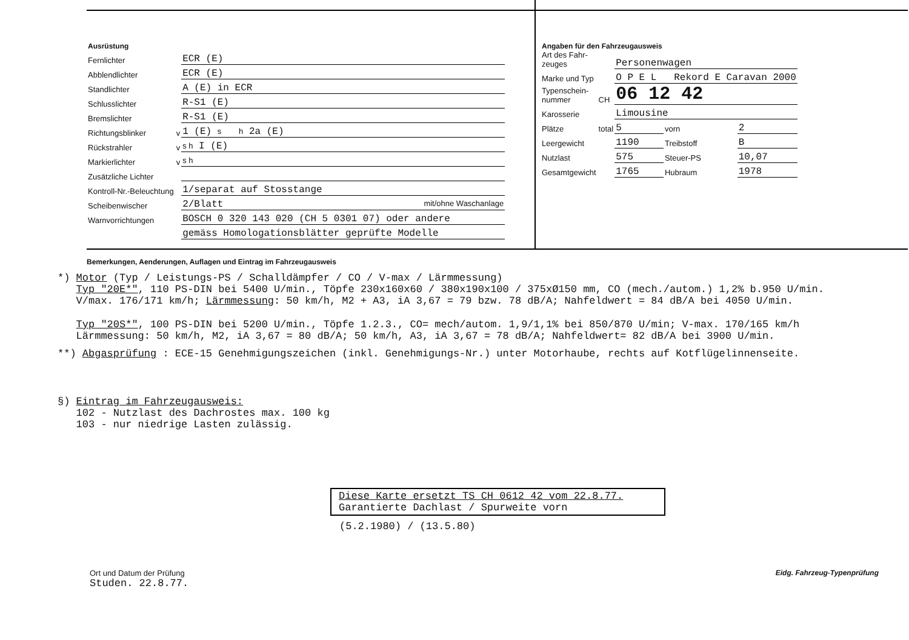| Ausrüstung | | |
| Fernlichter | | ECR (E) |
| Abblendlichter | | ECR (E) |
| Standlichter | | A (E) in ECR |
| Schlusslichter | | R-S1 (E) |
| Bremslichter | | R-S1 (E) |
| Richtungsblinker | v | 1 (E) s h 2a (E) |
| Rückstrahler | v | s h I (E) |
| Markierlichter | v | s h |
| Zusätzliche Lichter | | |
| Kontroll-Nr.-Beleuchtung | | 1/separat auf Stosstange |
| Scheibenwischer | | 2/Blatt mit/ohne Waschanlage |
| Warnvorrichtungen | | BOSCH 0 320 143 020 (CH 5 0301 07) oder andere |
| | | gemäss Homologationsblätter geprüfte Modelle |
| Angaben für den Fahrzeugausweis | | | | |
| Art des Fahr- zeuges | | Personenwagen | | |
| Marke und Typ | | O P E L Rekord E Caravan 2000 | | |
| Typenschein- nummer | CH | 06 12 42 | | |
| Karosserie | | Limousine | | |
| Plätze | total | 5 | vorn | 2 |
| Leergewicht | | 1190 | Treibstoff | B |
| Nutzlast | | 575 | Steuer-PS | 10,07 |
| Gesamtgewicht | | 1765 | Hubraum | 1978 |
Bemerkungen, Aenderungen, Auflagen und Eintrag im Fahrzeugausweis
*) Motor (Typ / Leistungs-PS / Schalldämpfer / CO / V-max / Lärmmessung)
Typ "20E*", 110 PS-DIN bei 5400 U/min., Töpfe 230x160x60 / 380x190x100 / 375xØ150 mm, CO (mech./autom.) 1,2% b.950 U/min.
V/max. 176/171 km/h; Lärmmessung: 50 km/h, M2 + A3, iA 3,67 = 79 bzw. 78 dB/A; Nahfeldwert = 84 dB/A bei 4050 U/min.
Typ "20S*", 100 PS-DIN bei 5200 U/min., Töpfe 1.2.3., CO= mech/autom. 1,9/1,1% bei 850/870 U/min; V-max. 170/165 km/h
Lärmmessung: 50 km/h, M2, iA 3,67 = 80 dB/A; 50 km/h, A3, iA 3,67 = 78 dB/A; Nahfeldwert= 82 dB/A bei 3900 U/min.
**) Abgasprüfung : ECE-15 Genehmigungszeichen (inkl. Genehmigungs-Nr.) unter Motorhaube, rechts auf Kotflügelinnenseite.
§) Eintrag im Fahrzeugausweis:
102 - Nutzlast des Dachrostes max. 100 kg
103 - nur niedrige Lasten zulässig.
Diese Karte ersetzt TS CH 0612 42 vom 22.8.77.
Garantierte Dachlast / Spurweite vorn
(5.2.1980) / (13.5.80)
Ort und Datum der Prüfung
Studen. 22.8.77.
Eidg. Fahrzeug-Typenprüfung